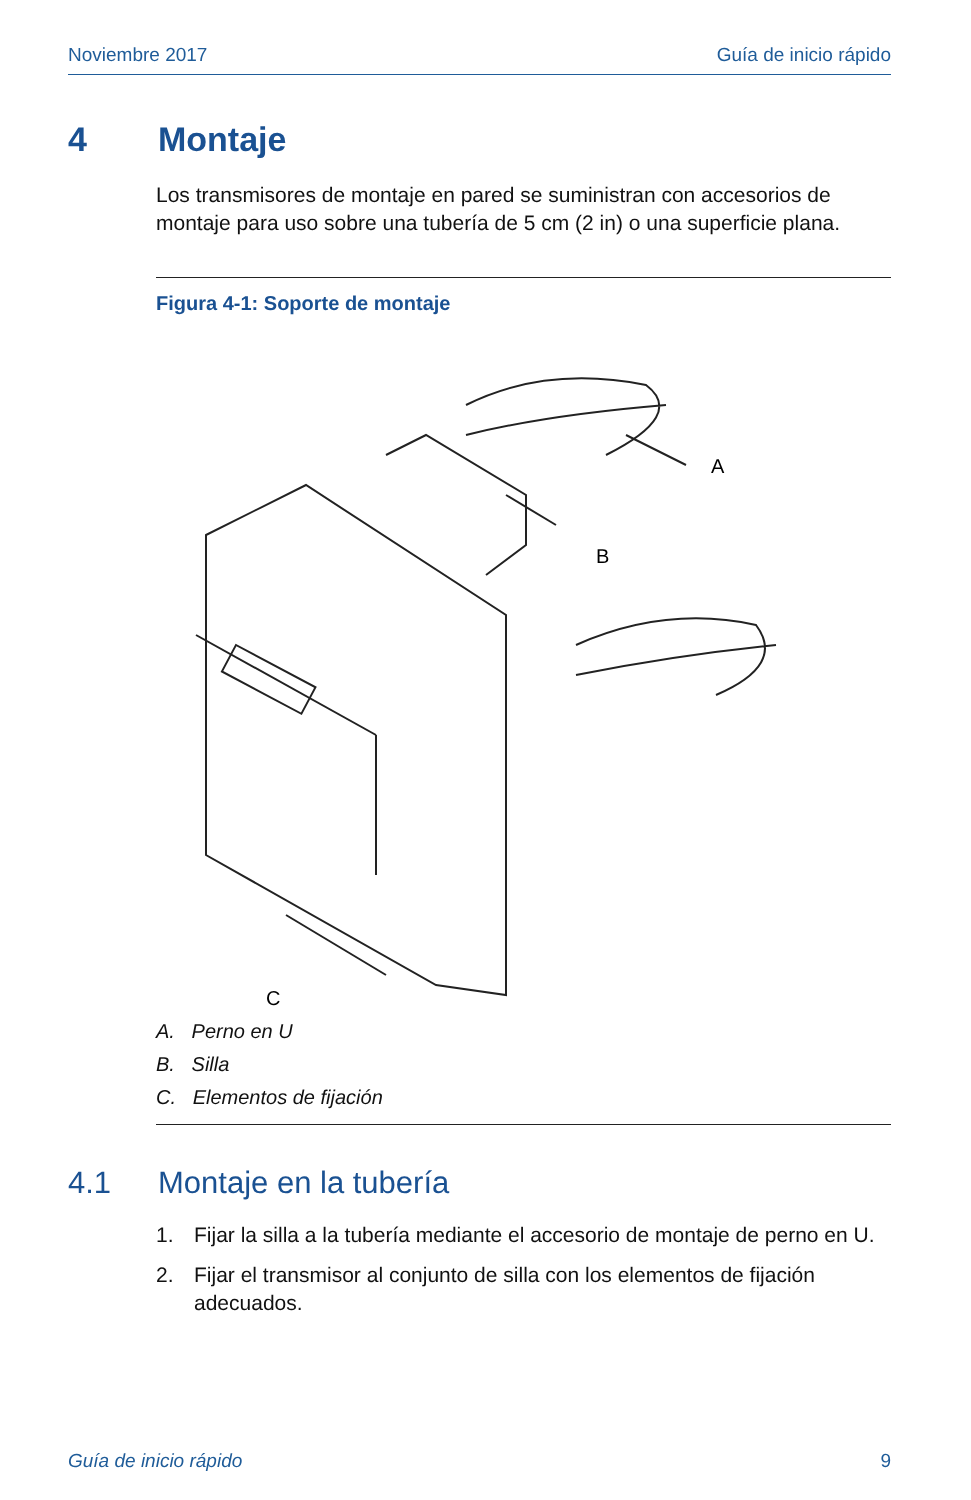Noviembre 2017 Guía de inicio rápido
4 Montaje
Los transmisores de montaje en pared se suministran con accesorios de montaje para uso sobre una tubería de 5 cm (2 in) o una superficie plana.
Figura 4-1: Soporte de montaje
A
B
C
A. Perno en U
B. Silla
C. Elementos de fijación
4.1 Montaje en la tubería
1. Fijar la silla a la tubería mediante el accesorio de montaje de perno en U.
2. Fijar el transmisor al conjunto de silla con los elementos de fijación adecuados.
Guía de inicio rápido 9